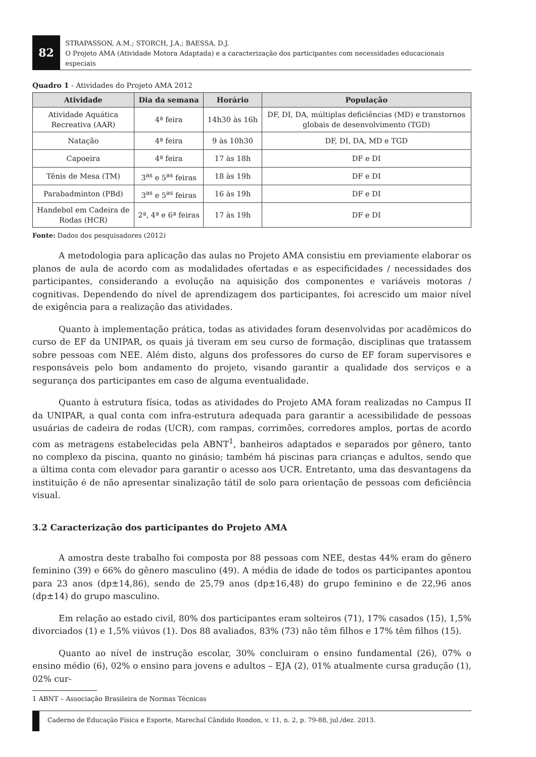82
STRAPASSON, A.M.; STORCH, J.A.; BAESSA, D.J.
O Projeto AMA (Atividade Motora Adaptada) e a caracterização dos participantes com necessidades educacionais especiais
Quadro 1 - Atividades do Projeto AMA 2012
| Atividade | Dia da semana | Horário | População |
| --- | --- | --- | --- |
| Atividade Aquática Recreativa (AAR) | 4ª feira | 14h30 às 16h | DF, DI, DA, múltiplas deficiências (MD) e transtornos globais de desenvolvimento (TGD) |
| Natação | 4ª feira | 9 às 10h30 | DF, DI, DA, MD e TGD |
| Capoeira | 4ª feira | 17 às 18h | DF e DI |
| Tênis de Mesa (TM) | 3<sup>as</sup> e 5<sup>as</sup> feiras | 18 às 19h | DF e DI |
| Parabadminton (PBd) | 3<sup>as</sup> e 5<sup>as</sup> feiras | 16 às 19h | DF e DI |
| Handebol em Cadeira de Rodas (HCR) | 2ª, 4ª e 6ª feiras | 17 às 19h | DF e DI |
Fonte: Dados dos pesquisadores (2012)
A metodologia para aplicação das aulas no Projeto AMA consistiu em previamente elaborar os planos de aula de acordo com as modalidades ofertadas e as especificidades / necessidades dos participantes, considerando a evolução na aquisição dos componentes e variáveis motoras / cognitivas. Dependendo do nível de aprendizagem dos participantes, foi acrescido um maior nível de exigência para a realização das atividades.
Quanto à implementação prática, todas as atividades foram desenvolvidas por acadêmicos do curso de EF da UNIPAR, os quais já tiveram em seu curso de formação, disciplinas que tratassem sobre pessoas com NEE. Além disto, alguns dos professores do curso de EF foram supervisores e responsáveis pelo bom andamento do projeto, visando garantir a qualidade dos serviços e a segurança dos participantes em caso de alguma eventualidade.
Quanto à estrutura física, todas as atividades do Projeto AMA foram realizadas no Campus II da UNIPAR, a qual conta com infra-estrutura adequada para garantir a acessibilidade de pessoas usuárias de cadeira de rodas (UCR), com rampas, corrimões, corredores amplos, portas de acordo com as metragens estabelecidas pela ABNT<sup>1</sup>, banheiros adaptados e separados por gênero, tanto no complexo da piscina, quanto no ginásio; também há piscinas para crianças e adultos, sendo que a última conta com elevador para garantir o acesso aos UCR. Entretanto, uma das desvantagens da instituição é de não apresentar sinalização tátil de solo para orientação de pessoas com deficiência visual.
3.2 Caracterização dos participantes do Projeto AMA
A amostra deste trabalho foi composta por 88 pessoas com NEE, destas 44% eram do gênero feminino (39) e 66% do gênero masculino (49). A média de idade de todos os participantes apontou para 23 anos (dp±14,86), sendo de 25,79 anos (dp±16,48) do grupo feminino e de 22,96 anos (dp±14) do grupo masculino.
Em relação ao estado civil, 80% dos participantes eram solteiros (71), 17% casados (15), 1,5% divorciados (1) e 1,5% viúvos (1). Dos 88 avaliados, 83% (73) não têm filhos e 17% têm filhos (15).
Quanto ao nível de instrução escolar, 30% concluiram o ensino fundamental (26), 07% o ensino médio (6), 02% o ensino para jovens e adultos – EJA (2), 01% atualmente cursa gradução (1), 02% cur-
1 ABNT – Associação Brasileira de Normas Técnicas
Caderno de Educação Física e Esporte, Marechal Cândido Rondon, v. 11, n. 2, p. 79-88, jul./dez. 2013.